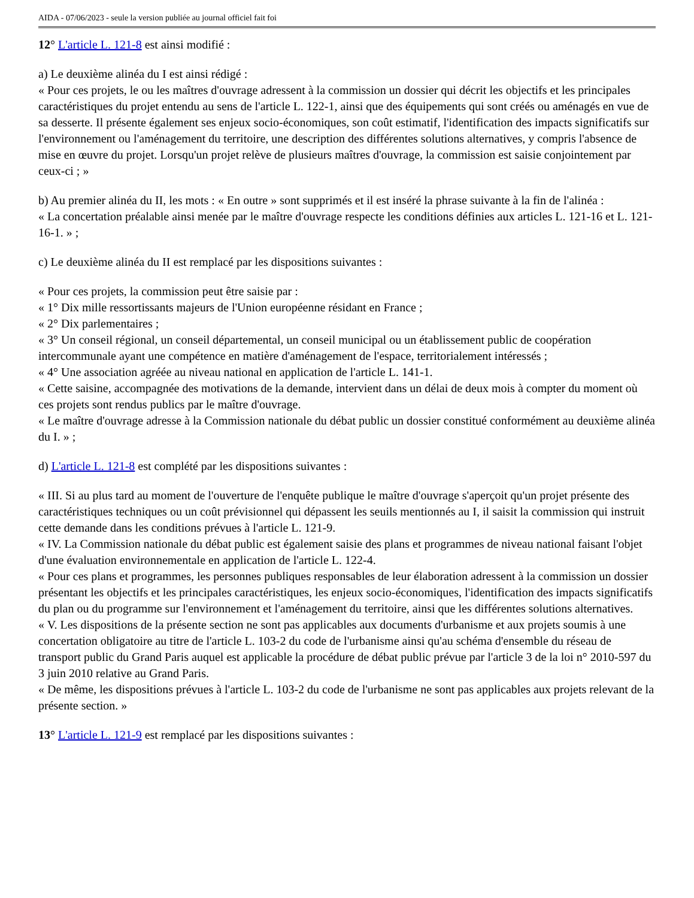AIDA - 07/06/2023 - seule la version publiée au journal officiel fait foi
12° L'article L. 121-8 est ainsi modifié :
a) Le deuxième alinéa du I est ainsi rédigé :
« Pour ces projets, le ou les maîtres d'ouvrage adressent à la commission un dossier qui décrit les objectifs et les principales caractéristiques du projet entendu au sens de l'article L. 122-1, ainsi que des équipements qui sont créés ou aménagés en vue de sa desserte. Il présente également ses enjeux socio-économiques, son coût estimatif, l'identification des impacts significatifs sur l'environnement ou l'aménagement du territoire, une description des différentes solutions alternatives, y compris l'absence de mise en œuvre du projet. Lorsqu'un projet relève de plusieurs maîtres d'ouvrage, la commission est saisie conjointement par ceux-ci ; »
b) Au premier alinéa du II, les mots : « En outre » sont supprimés et il est inséré la phrase suivante à la fin de l'alinéa :
« La concertation préalable ainsi menée par le maître d'ouvrage respecte les conditions définies aux articles L. 121-16 et L. 121-16-1. » ;
c) Le deuxième alinéa du II est remplacé par les dispositions suivantes :
« Pour ces projets, la commission peut être saisie par :
« 1° Dix mille ressortissants majeurs de l'Union européenne résidant en France ;
« 2° Dix parlementaires ;
« 3° Un conseil régional, un conseil départemental, un conseil municipal ou un établissement public de coopération intercommunale ayant une compétence en matière d'aménagement de l'espace, territorialement intéressés ;
« 4° Une association agréée au niveau national en application de l'article L. 141-1.
« Cette saisine, accompagnée des motivations de la demande, intervient dans un délai de deux mois à compter du moment où ces projets sont rendus publics par le maître d'ouvrage.
« Le maître d'ouvrage adresse à la Commission nationale du débat public un dossier constitué conformément au deuxième alinéa du I. » ;
d) L'article L. 121-8 est complété par les dispositions suivantes :
« III. Si au plus tard au moment de l'ouverture de l'enquête publique le maître d'ouvrage s'aperçoit qu'un projet présente des caractéristiques techniques ou un coût prévisionnel qui dépassent les seuils mentionnés au I, il saisit la commission qui instruit cette demande dans les conditions prévues à l'article L. 121-9.
« IV. La Commission nationale du débat public est également saisie des plans et programmes de niveau national faisant l'objet d'une évaluation environnementale en application de l'article L. 122-4.
« Pour ces plans et programmes, les personnes publiques responsables de leur élaboration adressent à la commission un dossier présentant les objectifs et les principales caractéristiques, les enjeux socio-économiques, l'identification des impacts significatifs du plan ou du programme sur l'environnement et l'aménagement du territoire, ainsi que les différentes solutions alternatives.
« V. Les dispositions de la présente section ne sont pas applicables aux documents d'urbanisme et aux projets soumis à une concertation obligatoire au titre de l'article L. 103-2 du code de l'urbanisme ainsi qu'au schéma d'ensemble du réseau de transport public du Grand Paris auquel est applicable la procédure de débat public prévue par l'article 3 de la loi n° 2010-597 du 3 juin 2010 relative au Grand Paris.
« De même, les dispositions prévues à l'article L. 103-2 du code de l'urbanisme ne sont pas applicables aux projets relevant de la présente section. »
13° L'article L. 121-9 est remplacé par les dispositions suivantes :